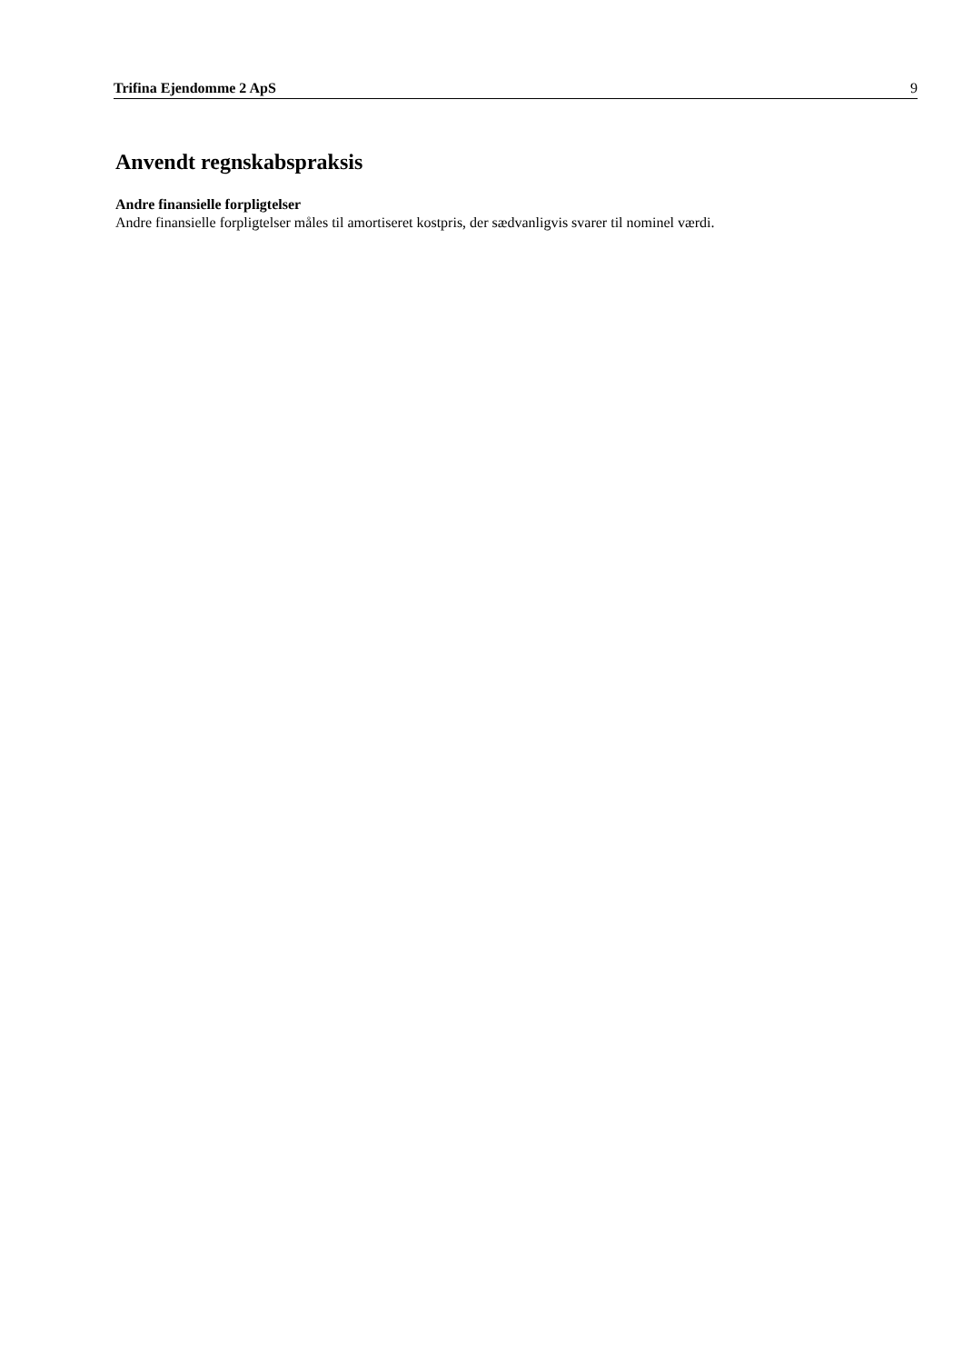Trifina Ejendomme 2 ApS 9
Anvendt regnskabspraksis
Andre finansielle forpligtelser
Andre finansielle forpligtelser måles til amortiseret kostpris, der sædvanligvis svarer til nominel værdi.